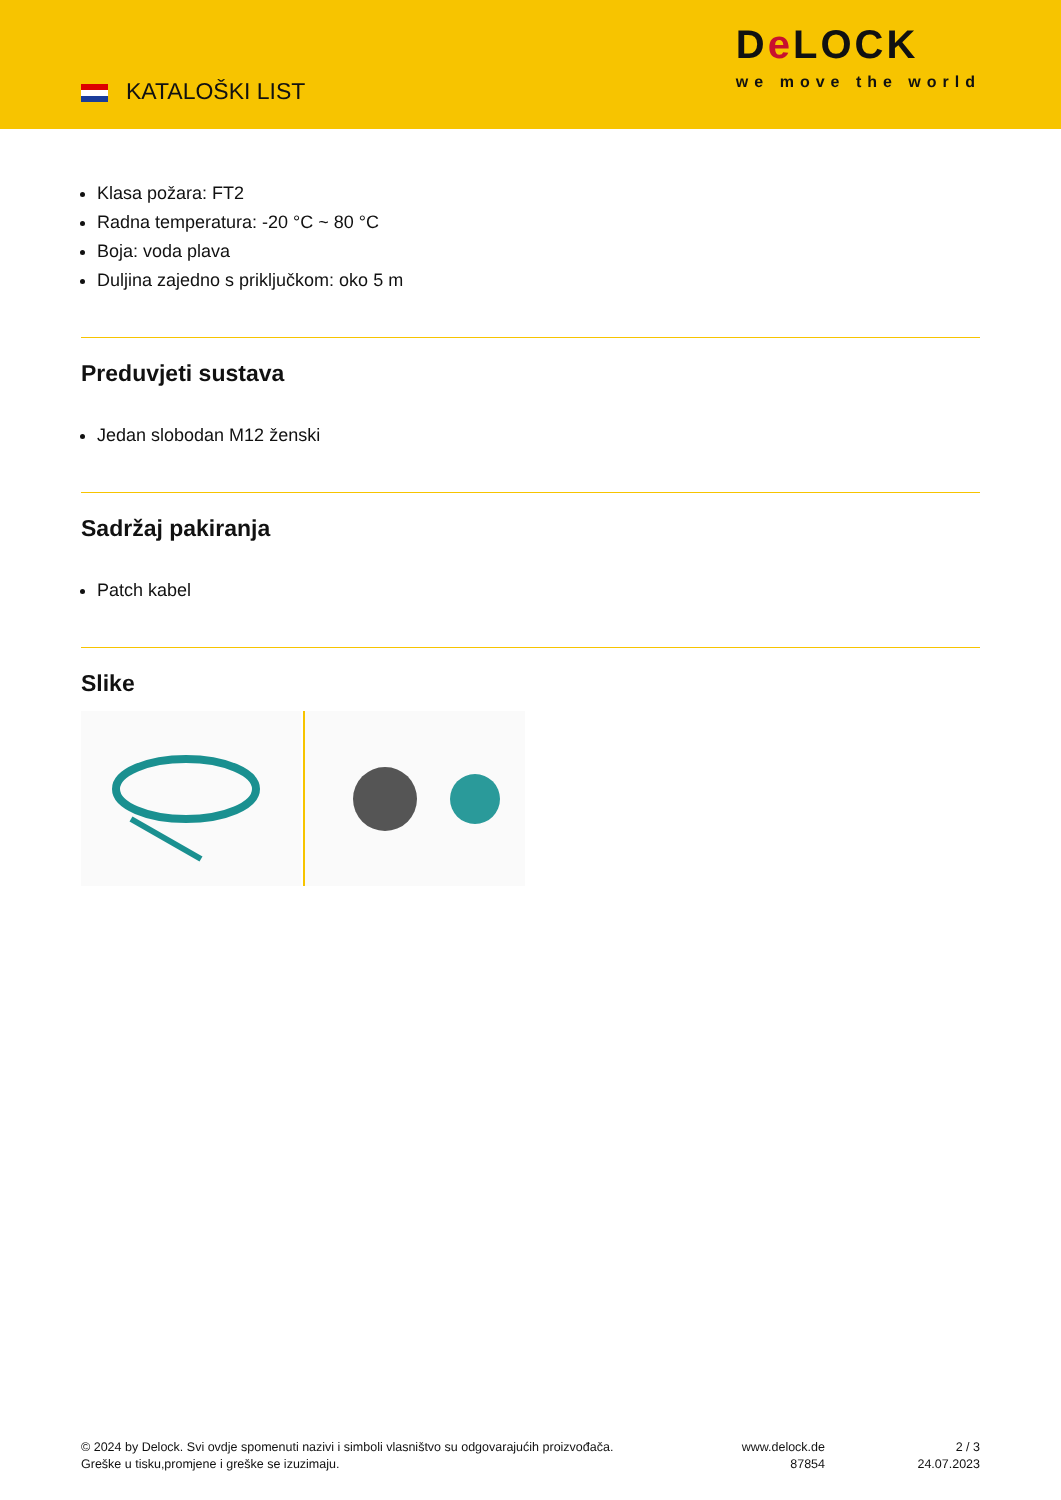KATALOŠKI LIST
De LOCK
we move the world
Klasa požara: FT2
Radna temperatura: -20 °C ~ 80 °C
Boja: voda plava
Duljina zajedno s priključkom: oko 5 m
Preduvjeti sustava
Jedan slobodan M12 ženski
Sadržaj pakiranja
Patch kabel
Slike
© 2024 by Delock. Svi ovdje spomenuti nazivi i simboli vlasništvo su odgovarajućih proizvođača.
Greške u tisku,promjene i greške se izuzimaju.
www.delock.de
87854
2 / 3
24.07.2023